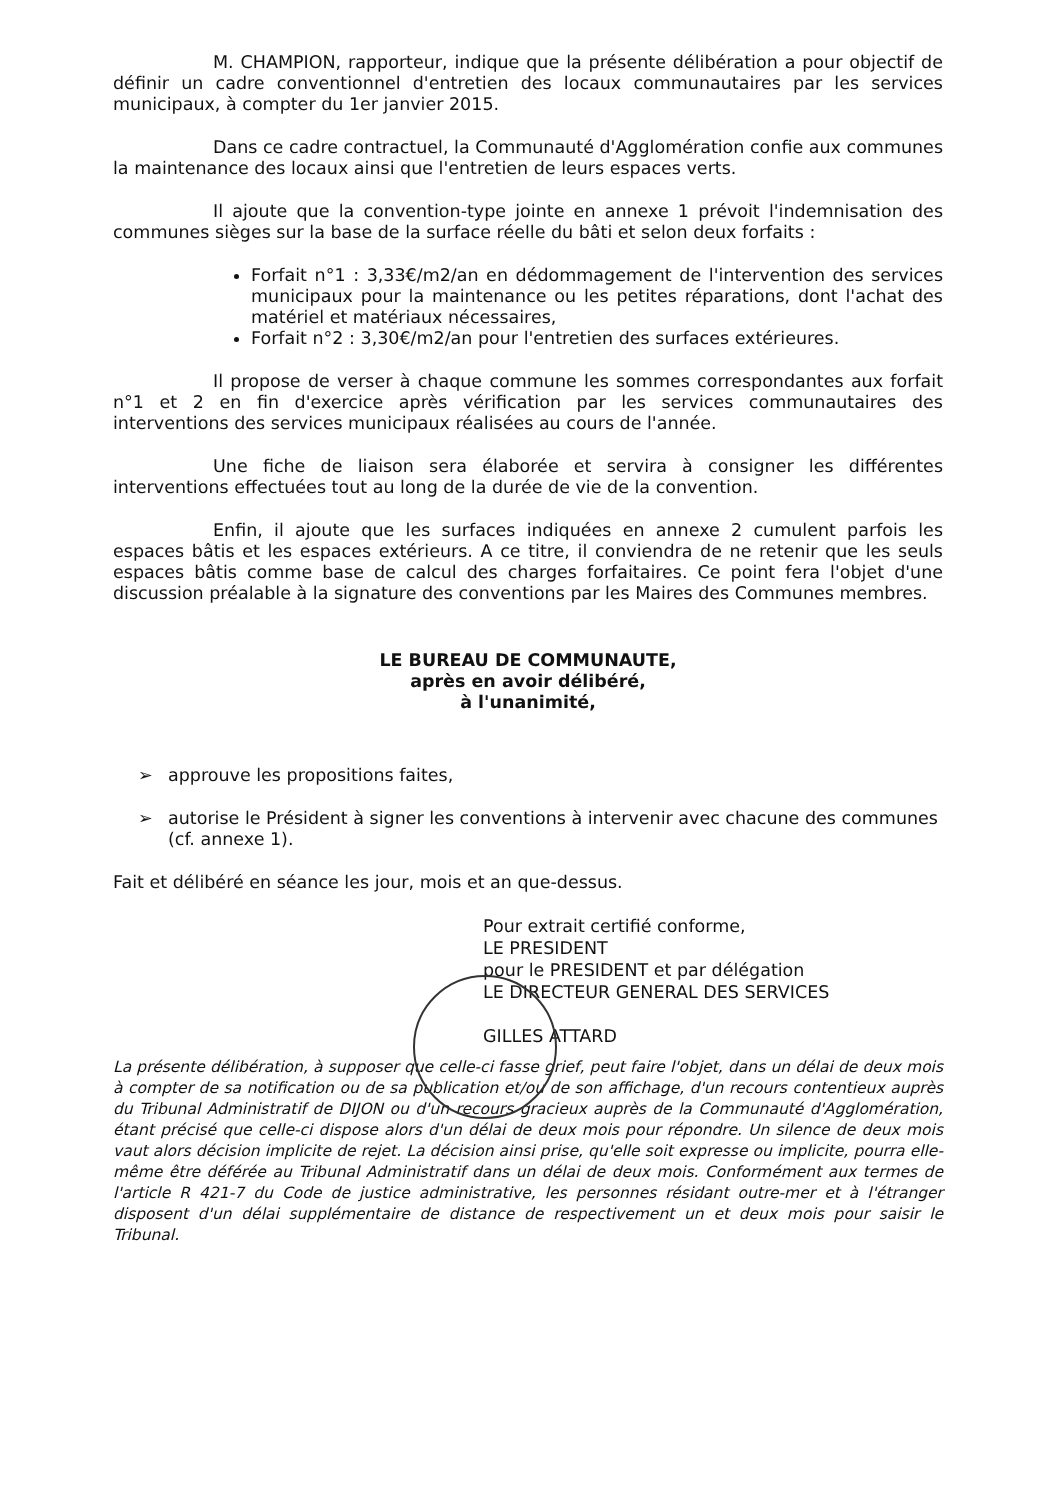M. CHAMPION, rapporteur, indique que la présente délibération a pour objectif de définir un cadre conventionnel d'entretien des locaux communautaires par les services municipaux, à compter du 1er janvier 2015.
Dans ce cadre contractuel, la Communauté d'Agglomération confie aux communes la maintenance des locaux ainsi que l'entretien de leurs espaces verts.
Il ajoute que la convention-type jointe en annexe 1 prévoit l'indemnisation des communes sièges sur la base de la surface réelle du bâti et selon deux forfaits :
Forfait n°1 : 3,33€/m2/an en dédommagement de l'intervention des services municipaux pour la maintenance ou les petites réparations, dont l'achat des matériel et matériaux nécessaires,
Forfait n°2 : 3,30€/m2/an pour l'entretien des surfaces extérieures.
Il propose de verser à chaque commune les sommes correspondantes aux forfait n°1 et 2 en fin d'exercice après vérification par les services communautaires des interventions des services municipaux réalisées au cours de l'année.
Une fiche de liaison sera élaborée et servira à consigner les différentes interventions effectuées tout au long de la durée de vie de la convention.
Enfin, il ajoute que les surfaces indiquées en annexe 2 cumulent parfois les espaces bâtis et les espaces extérieurs. A ce titre, il conviendra de ne retenir que les seuls espaces bâtis comme base de calcul des charges forfaitaires. Ce point fera l'objet d'une discussion préalable à la signature des conventions par les Maires des Communes membres.
LE BUREAU DE COMMUNAUTE,
après en avoir délibéré,
à l'unanimité,
➢ approuve les propositions faites,
➢ autorise le Président à signer les conventions à intervenir avec chacune des communes (cf. annexe 1).
Fait et délibéré en séance les jour, mois et an que-dessus.
Pour extrait certifié conforme,
LE PRESIDENT
pour le PRESIDENT et par délégation
LE DIRECTEUR GENERAL DES SERVICES
GILLES ATTARD
La présente délibération, à supposer que celle-ci fasse grief, peut faire l'objet, dans un délai de deux mois à compter de sa notification ou de sa publication et/ou de son affichage, d'un recours contentieux auprès du Tribunal Administratif de DIJON ou d'un recours gracieux auprès de la Communauté d'Agglomération, étant précisé que celle-ci dispose alors d'un délai de deux mois pour répondre. Un silence de deux mois vaut alors décision implicite de rejet. La décision ainsi prise, qu'elle soit expresse ou implicite, pourra elle-même être déférée au Tribunal Administratif dans un délai de deux mois. Conformément aux termes de l'article R 421-7 du Code de justice administrative, les personnes résidant outre-mer et à l'étranger disposent d'un délai supplémentaire de distance de respectivement un et deux mois pour saisir le Tribunal.